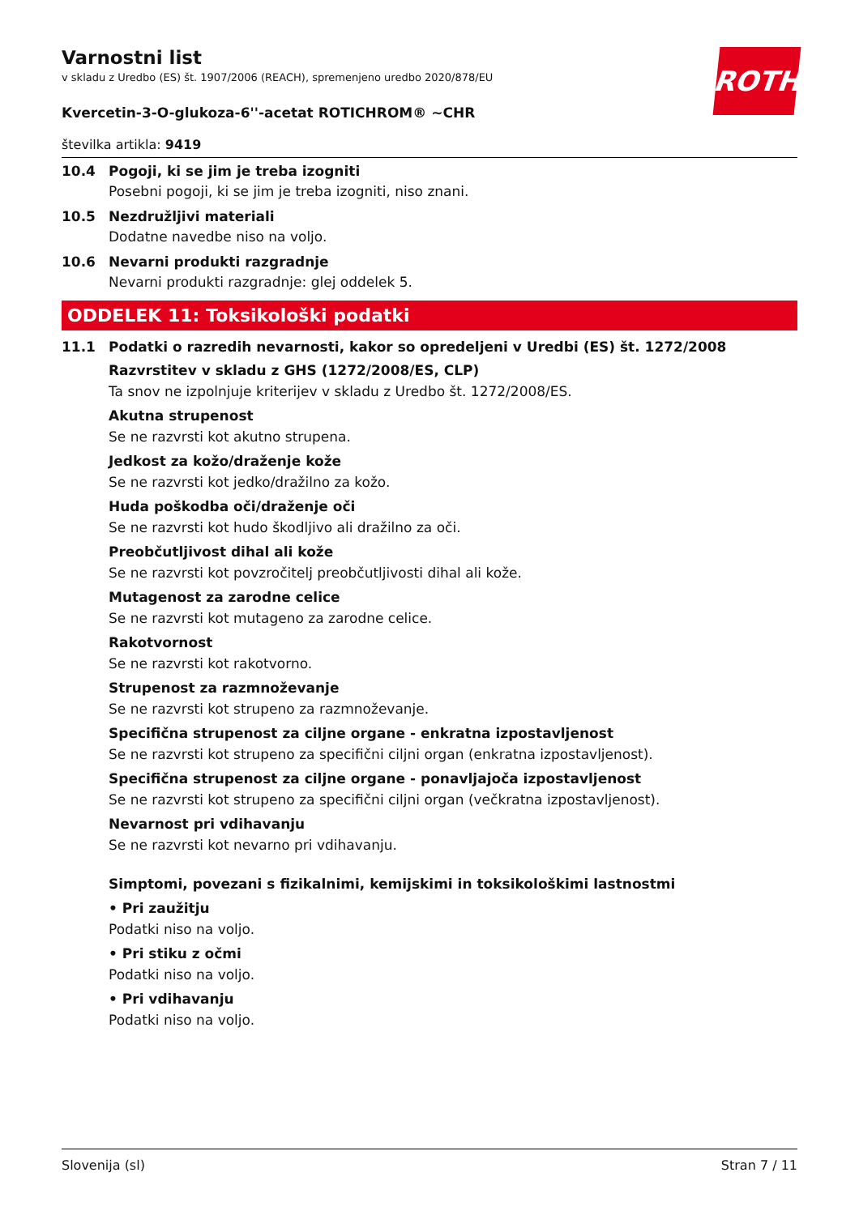ROTH
Varnostni list
v skladu z Uredbo (ES) št. 1907/2006 (REACH), spremenjeno uredbo 2020/878/EU
Kvercetin-3-O-glukoza-6''-acetat ROTICHROM® ~CHR
številka artikla: 9419
10.4 Pogoji, ki se jim je treba izogniti
Posebni pogoji, ki se jim je treba izogniti, niso znani.
10.5 Nezdružljivi materiali
Dodatne navedbe niso na voljo.
10.6 Nevarni produkti razgradnje
Nevarni produkti razgradnje: glej oddelek 5.
ODDELEK 11: Toksikološki podatki
11.1 Podatki o razredih nevarnosti, kakor so opredeljeni v Uredbi (ES) št. 1272/2008
Razvrstitev v skladu z GHS (1272/2008/ES, CLP)
Ta snov ne izpolnjuje kriterijev v skladu z Uredbo št. 1272/2008/ES.
Akutna strupenost
Se ne razvrsti kot akutno strupena.
Jedkost za kožo/draženje kože
Se ne razvrsti kot jedko/dražilno za kožo.
Huda poškodba oči/draženje oči
Se ne razvrsti kot hudo škodljivo ali dražilno za oči.
Preobčutljivost dihal ali kože
Se ne razvrsti kot povzročitelj preobčutljivosti dihal ali kože.
Mutagenost za zarodne celice
Se ne razvrsti kot mutageno za zarodne celice.
Rakotvornost
Se ne razvrsti kot rakotvorno.
Strupenost za razmnoževanje
Se ne razvrsti kot strupeno za razmnoževanje.
Specifična strupenost za ciljne organe - enkratna izpostavljenost
Se ne razvrsti kot strupeno za specifični ciljni organ (enkratna izpostavljenost).
Specifična strupenost za ciljne organe - ponavljajoča izpostavljenost
Se ne razvrsti kot strupeno za specifični ciljni organ (večkratna izpostavljenost).
Nevarnost pri vdihavanju
Se ne razvrsti kot nevarno pri vdihavanju.
Simptomi, povezani s fizikalnimi, kemijskimi in toksikološkimi lastnostmi
• Pri zaužitju
Podatki niso na voljo.
• Pri stiku z očmi
Podatki niso na voljo.
• Pri vdihavanju
Podatki niso na voljo.
Slovenija (sl) Stran 7 / 11